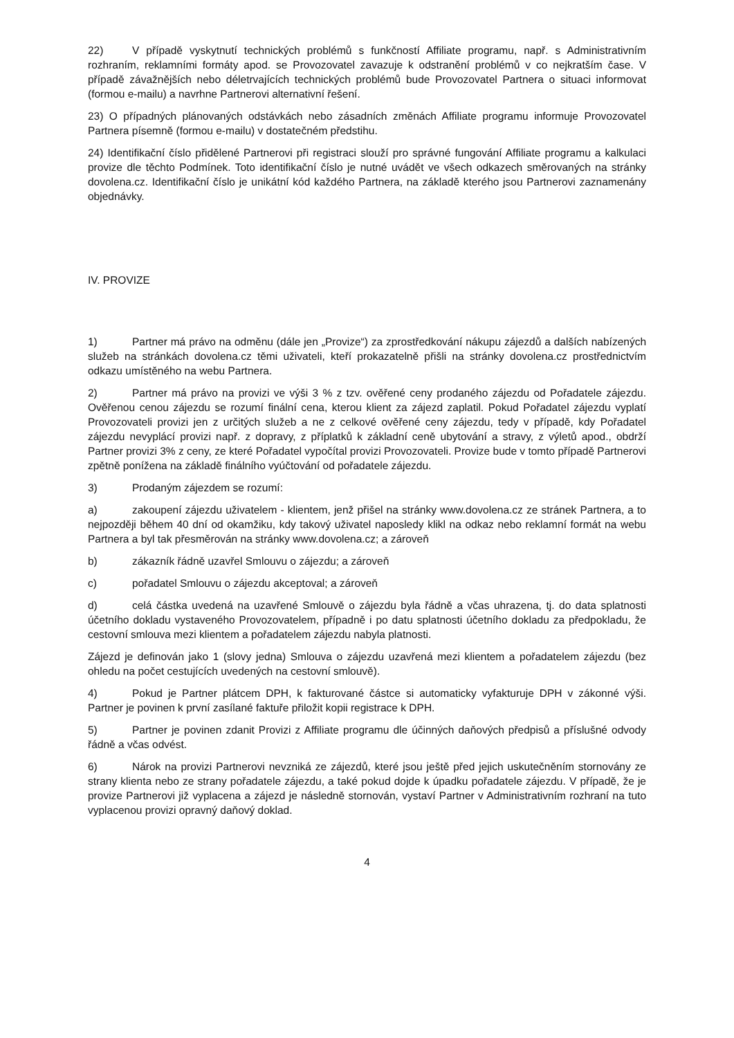22) V případě vyskytnutí technických problémů s funkčností Affiliate programu, např. s Administrativním rozhraním, reklamními formáty apod. se Provozovatel zavazuje k odstranění problémů v co nejkratším čase. V případě závažnějších nebo déletrvajících technických problémů bude Provozovatel Partnera o situaci informovat (formou e-mailu) a navrhne Partnerovi alternativní řešení.
23) O případných plánovaných odstávkách nebo zásadních změnách Affiliate programu informuje Provozovatel Partnera písemně (formou e-mailu) v dostatečném předstihu.
24) Identifikační číslo přidělené Partnerovi při registraci slouží pro správné fungování Affiliate programu a kalkulaci provize dle těchto Podmínek. Toto identifikační číslo je nutné uvádět ve všech odkazech směrovaných na stránky dovolena.cz. Identifikační číslo je unikátní kód každého Partnera, na základě kterého jsou Partnerovi zaznamenány objednávky.
IV. PROVIZE
1) Partner má právo na odměnu (dále jen „Provize“) za zprostředkování nákupu zájezdů a dalších nabízených služeb na stránkách dovolena.cz těmi uživateli, kteří prokazatelně přišli na stránky dovolena.cz prostřednictvím odkazu umístěného na webu Partnera.
2) Partner má právo na provizi ve výši 3 % z tzv. ověřené ceny prodaného zájezdu od Pořadatele zájezdu. Ověřenou cenou zájezdu se rozumí finální cena, kterou klient za zájezd zaplatil. Pokud Pořadatel zájezdu vyplatí Provozovateli provizi jen z určitých služeb a ne z celkové ověřené ceny zájezdu, tedy v případě, kdy Pořadatel zájezdu nevyplácí provizi např. z dopravy, z příplatků k základní ceně ubytování a stravy, z výletů apod., obdrží Partner provizi 3% z ceny, ze které Pořadatel vypočítal provizi Provozovateli. Provize bude v tomto případě Partnerovi zpětně ponížena na základě finálního vyúčtování od pořadatele zájezdu.
3) Prodaným zájezdem se rozumí:
a) zakoupení zájezdu uživatelem - klientem, jenž přišel na stránky www.dovolena.cz ze stránek Partnera, a to nejpozději během 40 dní od okamžiku, kdy takový uživatel naposledy klikl na odkaz nebo reklamní formát na webu Partnera a byl tak přesměrován na stránky www.dovolena.cz; a zároveň
b) zákazník řádně uzavřel Smlouvu o zájezdu; a zároveň
c) pořadatel Smlouvu o zájezdu akceptoval; a zároveň
d) celá částka uvedená na uzavřené Smlouvě o zájezdu byla řádně a včas uhrazena, tj. do data splatnosti účetního dokladu vystaveného Provozovatelem, případně i po datu splatnosti účetního dokladu za předpokladu, že cestovní smlouva mezi klientem a pořadatelem zájezdu nabyla platnosti.
Zájezd je definován jako 1 (slovy jedna) Smlouva o zájezdu uzavřená mezi klientem a pořadatelem zájezdu (bez ohledu na počet cestujících uvedených na cestovní smlouvě).
4) Pokud je Partner plátcem DPH, k fakturované částce si automaticky vyfakturuje DPH v zákonné výši. Partner je povinen k první zasílané faktuře přiložit kopii registrace k DPH.
5) Partner je povinen zdanit Provizi z Affiliate programu dle účinných daňových předpisů a příslušné odvody řádně a včas odvést.
6) Nárok na provizi Partnerovi nevzniká ze zájezdů, které jsou ještě před jejich uskutečněním stornovány ze strany klienta nebo ze strany pořadatele zájezdu, a také pokud dojde k úpadku pořadatele zájezdu. V případě, že je provize Partnerovi již vyplacena a zájezd je následně stornován, vystaví Partner v Administrativním rozhraní na tuto vyplacenou provizi opravný daňový doklad.
4